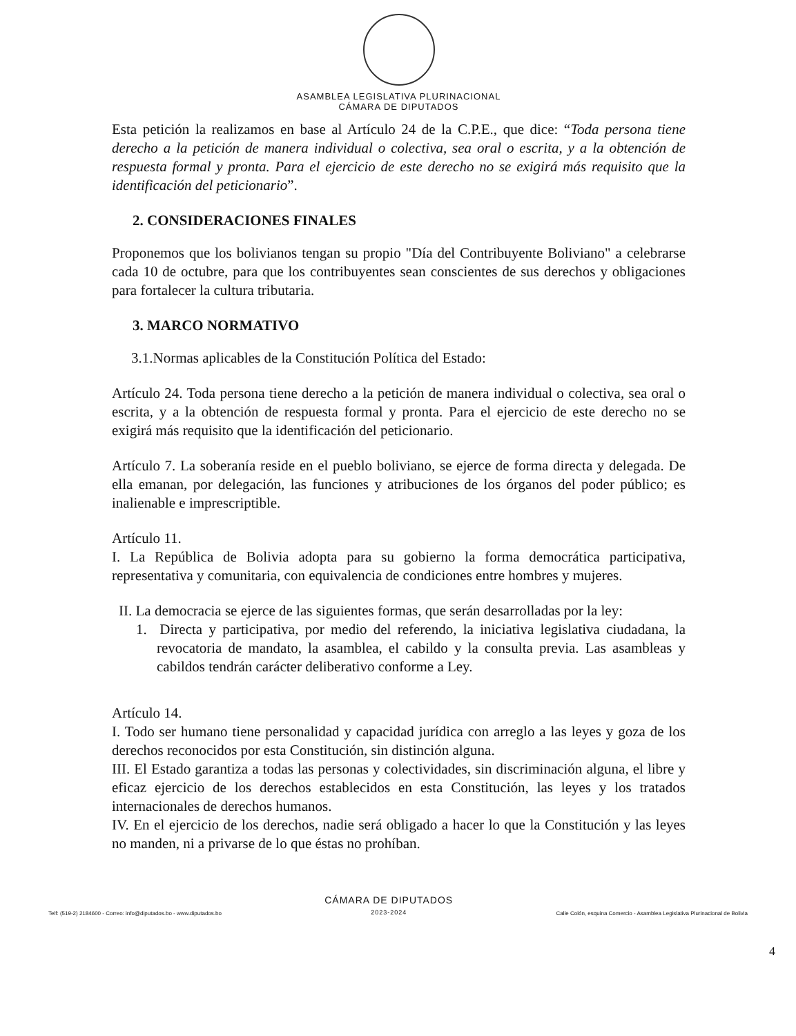ASAMBLEA LEGISLATIVA PLURINACIONAL
CÁMARA DE DIPUTADOS
Esta petición la realizamos en base al Artículo 24 de la C.P.E., que dice: “Toda persona tiene derecho a la petición de manera individual o colectiva, sea oral o escrita, y a la obtención de respuesta formal y pronta. Para el ejercicio de este derecho no se exigirá más requisito que la identificación del peticionario”.
2. CONSIDERACIONES FINALES
Proponemos que los bolivianos tengan su propio "Día del Contribuyente Boliviano" a celebrarse cada 10 de octubre, para que los contribuyentes sean conscientes de sus derechos y obligaciones para fortalecer la cultura tributaria.
3. MARCO NORMATIVO
3.1.Normas aplicables de la Constitución Política del Estado:
Artículo 24. Toda persona tiene derecho a la petición de manera individual o colectiva, sea oral o escrita, y a la obtención de respuesta formal y pronta. Para el ejercicio de este derecho no se exigirá más requisito que la identificación del peticionario.
Artículo 7. La soberanía reside en el pueblo boliviano, se ejerce de forma directa y delegada. De ella emanan, por delegación, las funciones y atribuciones de los órganos del poder público; es inalienable e imprescriptible.
Artículo 11.
I. La República de Bolivia adopta para su gobierno la forma democrática participativa, representativa y comunitaria, con equivalencia de condiciones entre hombres y mujeres.
II. La democracia se ejerce de las siguientes formas, que serán desarrolladas por la ley:
1. Directa y participativa, por medio del referendo, la iniciativa legislativa ciudadana, la revocatoria de mandato, la asamblea, el cabildo y la consulta previa. Las asambleas y cabildos tendrán carácter deliberativo conforme a Ley.
Artículo 14.
I. Todo ser humano tiene personalidad y capacidad jurídica con arreglo a las leyes y goza de los derechos reconocidos por esta Constitución, sin distinción alguna.
III. El Estado garantiza a todas las personas y colectividades, sin discriminación alguna, el libre y eficaz ejercicio de los derechos establecidos en esta Constitución, las leyes y los tratados internacionales de derechos humanos.
IV. En el ejercicio de los derechos, nadie será obligado a hacer lo que la Constitución y las leyes no manden, ni a privarse de lo que éstas no prohíban.
Telf: (519-2) 2184600 - Correo: info@diputados.bo - www.diputados.bo
CÁMARA DE DIPUTADOS
2023-2024
Calle Colón, esquina Comercio - Asamblea Legislativa Plurinacional de Bolivia
4